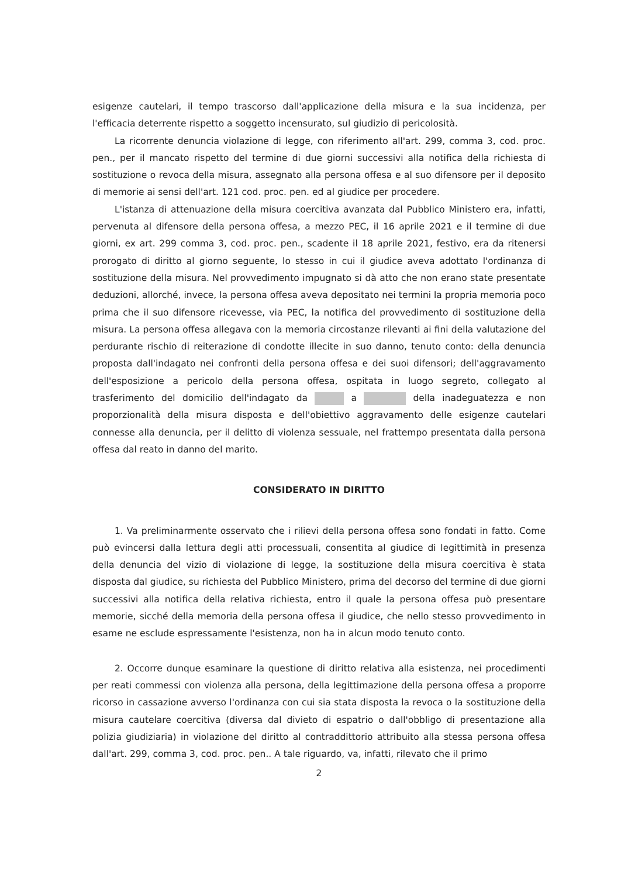esigenze cautelari, il tempo trascorso dall'applicazione della misura e la sua incidenza, per l'efficacia deterrente rispetto a soggetto incensurato, sul giudizio di pericolosità.
La ricorrente denuncia violazione di legge, con riferimento all'art. 299, comma 3, cod. proc. pen., per il mancato rispetto del termine di due giorni successivi alla notifica della richiesta di sostituzione o revoca della misura, assegnato alla persona offesa e al suo difensore per il deposito di memorie ai sensi dell'art. 121 cod. proc. pen. ed al giudice per procedere.
L'istanza di attenuazione della misura coercitiva avanzata dal Pubblico Ministero era, infatti, pervenuta al difensore della persona offesa, a mezzo PEC, il 16 aprile 2021 e il termine di due giorni, ex art. 299 comma 3, cod. proc. pen., scadente il 18 aprile 2021, festivo, era da ritenersi prorogato di diritto al giorno seguente, lo stesso in cui il giudice aveva adottato l'ordinanza di sostituzione della misura. Nel provvedimento impugnato si dà atto che non erano state presentate deduzioni, allorché, invece, la persona offesa aveva depositato nei termini la propria memoria poco prima che il suo difensore ricevesse, via PEC, la notifica del provvedimento di sostituzione della misura. La persona offesa allegava con la memoria circostanze rilevanti ai fini della valutazione del perdurante rischio di reiterazione di condotte illecite in suo danno, tenuto conto: della denuncia proposta dall'indagato nei confronti della persona offesa e dei suoi difensori; dell'aggravamento dell'esposizione a pericolo della persona offesa, ospitata in luogo segreto, collegato al trasferimento del domicilio dell'indagato da a della inadeguatezza e non proporzionalità della misura disposta e dell'obiettivo aggravamento delle esigenze cautelari connesse alla denuncia, per il delitto di violenza sessuale, nel frattempo presentata dalla persona offesa dal reato in danno del marito.
CONSIDERATO IN DIRITTO
1. Va preliminarmente osservato che i rilievi della persona offesa sono fondati in fatto. Come può evincersi dalla lettura degli atti processuali, consentita al giudice di legittimità in presenza della denuncia del vizio di violazione di legge, la sostituzione della misura coercitiva è stata disposta dal giudice, su richiesta del Pubblico Ministero, prima del decorso del termine di due giorni successivi alla notifica della relativa richiesta, entro il quale la persona offesa può presentare memorie, sicché della memoria della persona offesa il giudice, che nello stesso provvedimento in esame ne esclude espressamente l'esistenza, non ha in alcun modo tenuto conto.
2. Occorre dunque esaminare la questione di diritto relativa alla esistenza, nei procedimenti per reati commessi con violenza alla persona, della legittimazione della persona offesa a proporre ricorso in cassazione avverso l'ordinanza con cui sia stata disposta la revoca o la sostituzione della misura cautelare coercitiva (diversa dal divieto di espatrio o dall'obbligo di presentazione alla polizia giudiziaria) in violazione del diritto al contraddittorio attribuito alla stessa persona offesa dall'art. 299, comma 3, cod. proc. pen.. A tale riguardo, va, infatti, rilevato che il primo
2